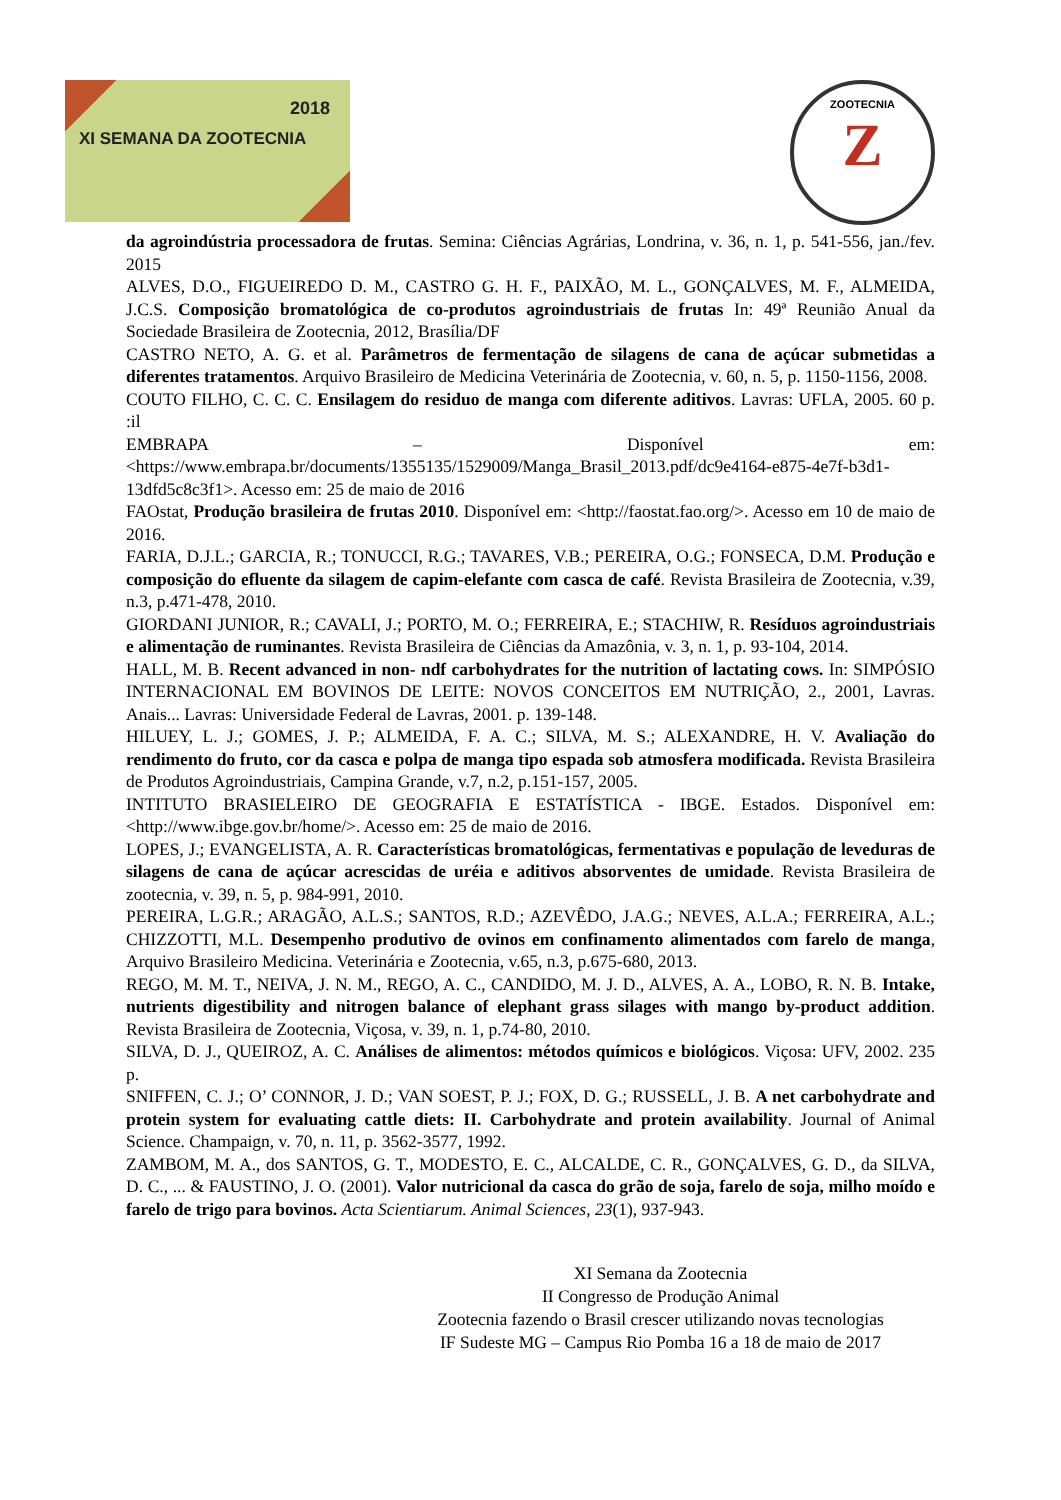2018
XI SEMANA DA ZOOTECNIA
ZOOTECNIA
Z
da agroindústria processadora de frutas. Semina: Ciências Agrárias, Londrina, v. 36, n. 1, p. 541-556, jan./fev. 2015
ALVES, D.O., FIGUEIREDO D. M., CASTRO G. H. F., PAIXÃO, M. L., GONÇALVES, M. F., ALMEIDA, J.C.S. Composição bromatológica de co-produtos agroindustriais de frutas In: 49ª Reunião Anual da Sociedade Brasileira de Zootecnia, 2012, Brasília/DF
CASTRO NETO, A. G. et al. Parâmetros de fermentação de silagens de cana de açúcar submetidas a diferentes tratamentos. Arquivo Brasileiro de Medicina Veterinária de Zootecnia, v. 60, n. 5, p. 1150-1156, 2008.
COUTO FILHO, C. C. C. Ensilagem do residuo de manga com diferente aditivos. Lavras: UFLA, 2005. 60 p. :il
EMBRAPA – Disponível em: <https://www.embrapa.br/documents/1355135/1529009/Manga_Brasil_2013.pdf/dc9e4164-e875-4e7f-b3d1-13dfd5c8c3f1>. Acesso em: 25 de maio de 2016
FAOstat, Produção brasileira de frutas 2010. Disponível em: <http://faostat.fao.org/>. Acesso em 10 de maio de 2016.
FARIA, D.J.L.; GARCIA, R.; TONUCCI, R.G.; TAVARES, V.B.; PEREIRA, O.G.; FONSECA, D.M. Produção e composição do efluente da silagem de capim-elefante com casca de café. Revista Brasileira de Zootecnia, v.39, n.3, p.471-478, 2010.
GIORDANI JUNIOR, R.; CAVALI, J.; PORTO, M. O.; FERREIRA, E.; STACHIW, R. Resíduos agroindustriais e alimentação de ruminantes. Revista Brasileira de Ciências da Amazônia, v. 3, n. 1, p. 93-104, 2014.
HALL, M. B. Recent advanced in non- ndf carbohydrates for the nutrition of lactating cows. In: SIMPÓSIO INTERNACIONAL EM BOVINOS DE LEITE: NOVOS CONCEITOS EM NUTRIÇÃO, 2., 2001, Lavras. Anais... Lavras: Universidade Federal de Lavras, 2001. p. 139-148.
HILUEY, L. J.; GOMES, J. P.; ALMEIDA, F. A. C.; SILVA, M. S.; ALEXANDRE, H. V. Avaliação do rendimento do fruto, cor da casca e polpa de manga tipo espada sob atmosfera modificada. Revista Brasileira de Produtos Agroindustriais, Campina Grande, v.7, n.2, p.151-157, 2005.
INTITUTO BRASIELEIRO DE GEOGRAFIA E ESTATÍSTICA - IBGE. Estados. Disponível em: <http://www.ibge.gov.br/home/>. Acesso em: 25 de maio de 2016.
LOPES, J.; EVANGELISTA, A. R. Características bromatológicas, fermentativas e população de leveduras de silagens de cana de açúcar acrescidas de uréia e aditivos absorventes de umidade. Revista Brasileira de zootecnia, v. 39, n. 5, p. 984-991, 2010.
PEREIRA, L.G.R.; ARAGÃO, A.L.S.; SANTOS, R.D.; AZEVÊDO, J.A.G.; NEVES, A.L.A.; FERREIRA, A.L.; CHIZZOTTI, M.L. Desempenho produtivo de ovinos em confinamento alimentados com farelo de manga, Arquivo Brasileiro Medicina. Veterinária e Zootecnia, v.65, n.3, p.675-680, 2013.
REGO, M. M. T., NEIVA, J. N. M., REGO, A. C., CANDIDO, M. J. D., ALVES, A. A., LOBO, R. N. B. Intake, nutrients digestibility and nitrogen balance of elephant grass silages with mango by-product addition. Revista Brasileira de Zootecnia, Viçosa, v. 39, n. 1, p.74-80, 2010.
SILVA, D. J., QUEIROZ, A. C. Análises de alimentos: métodos químicos e biológicos. Viçosa: UFV, 2002. 235 p.
SNIFFEN, C. J.; O’ CONNOR, J. D.; VAN SOEST, P. J.; FOX, D. G.; RUSSELL, J. B. A net carbohydrate and protein system for evaluating cattle diets: II. Carbohydrate and protein availability. Journal of Animal Science. Champaign, v. 70, n. 11, p. 3562-3577, 1992.
ZAMBOM, M. A., dos SANTOS, G. T., MODESTO, E. C., ALCALDE, C. R., GONÇALVES, G. D., da SILVA, D. C., ... & FAUSTINO, J. O. (2001). Valor nutricional da casca do grão de soja, farelo de soja, milho moído e farelo de trigo para bovinos. Acta Scientiarum. Animal Sciences, 23(1), 937-943.
XI Semana da Zootecnia
II Congresso de Produção Animal
Zootecnia fazendo o Brasil crescer utilizando novas tecnologias
IF Sudeste MG – Campus Rio Pomba 16 a 18 de maio de 2017